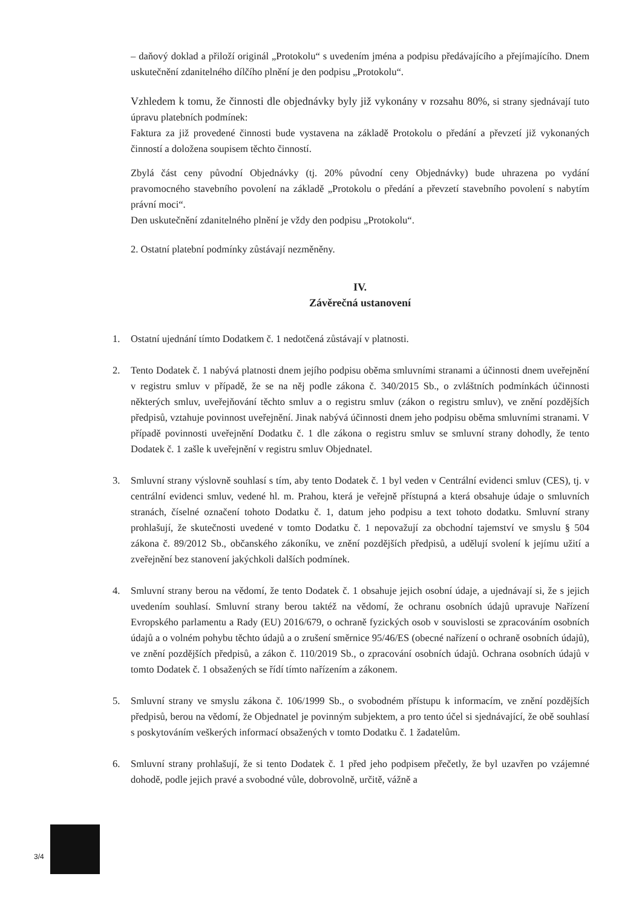– daňový doklad a přiloží originál „Protokolu“ s uvedením jména a podpisu předávajícího a přejímajícího. Dnem uskutečnění zdanitelného dílčího plnění je den podpisu „Protokolu“.
Vzhledem k tomu, že činnosti dle objednávky byly již vykonány v rozsahu 80%, si strany sjednávají tuto úpravu platebních podmínek:
Faktura za již provedené činnosti bude vystavena na základě Protokolu o předání a převzetí již vykonaných činností a doložena soupisem těchto činností.
Zbylá část ceny původní Objednávky (tj. 20% původní ceny Objednávky) bude uhrazena po vydání pravomocného stavebního povolení na základě „Protokolu o předání a převzetí stavebního povolení s nabytím právní moci“.
Den uskutečnění zdanitelného plnění je vždy den podpisu „Protokolu“.
2. Ostatní platební podmínky zůstávají nezměněny.
IV.
Závěrečná ustanovení
1. Ostatní ujednání tímto Dodatkem č. 1 nedotčená zůstávají v platnosti.
2. Tento Dodatek č. 1 nabývá platnosti dnem jejího podpisu oběma smluvními stranami a účinnosti dnem uveřejnění v registru smluv v případě, že se na něj podle zákona č. 340/2015 Sb., o zvláštních podmínkách účinnosti některých smluv, uveřejňování těchto smluv a o registru smluv (zákon o registru smluv), ve znění pozdějších předpisů, vztahuje povinnost uveřejnění. Jinak nabývá účinnosti dnem jeho podpisu oběma smluvními stranami. V případě povinnosti uveřejnění Dodatku č. 1 dle zákona o registru smluv se smluvní strany dohodly, že tento Dodatek č. 1 zašle k uveřejnění v registru smluv Objednatel.
3. Smluvní strany výslovně souhlasí s tím, aby tento Dodatek č. 1 byl veden v Centrální evidenci smluv (CES), tj. v centrální evidenci smluv, vedené hl. m. Prahou, která je veřejně přístupná a která obsahuje údaje o smluvních stranách, číselné označení tohoto Dodatku č. 1, datum jeho podpisu a text tohoto dodatku. Smluvní strany prohlašují, že skutečnosti uvedené v tomto Dodatku č. 1 nepovažují za obchodní tajemství ve smyslu § 504 zákona č. 89/2012 Sb., občanského zákoníku, ve znění pozdějších předpisů, a udělují svolení k jejímu užití a zveřejnění bez stanovení jakýchkoli dalších podmínek.
4. Smluvní strany berou na vědomí, že tento Dodatek č. 1 obsahuje jejich osobní údaje, a ujednávají si, že s jejich uvedením souhlasí. Smluvní strany berou taktéž na vědomí, že ochranu osobních údajů upravuje Nařízení Evropského parlamentu a Rady (EU) 2016/679, o ochraně fyzických osob v souvislosti se zpracováním osobních údajů a o volném pohybu těchto údajů a o zrušení směrnice 95/46/ES (obecné nařízení o ochraně osobních údajů), ve znění pozdějších předpisů, a zákon č. 110/2019 Sb., o zpracování osobních údajů. Ochrana osobních údajů v tomto Dodatek č. 1 obsažených se řídí tímto nařízením a zákonem.
5. Smluvní strany ve smyslu zákona č. 106/1999 Sb., o svobodném přístupu k informacím, ve znění pozdějších předpisů, berou na vědomí, že Objednatel je povinným subjektem, a pro tento účel si sjednávající, že obě souhlasí s poskytováním veškerých informací obsažených v tomto Dodatku č. 1 žadatelům.
6. Smluvní strany prohlašují, že si tento Dodatek č. 1 před jeho podpisem přečetly, že byl uzavřen po vzájemné dohodě, podle jejich pravé a svobodné vůle, dobrovolně, určitě, vážně a
3/4